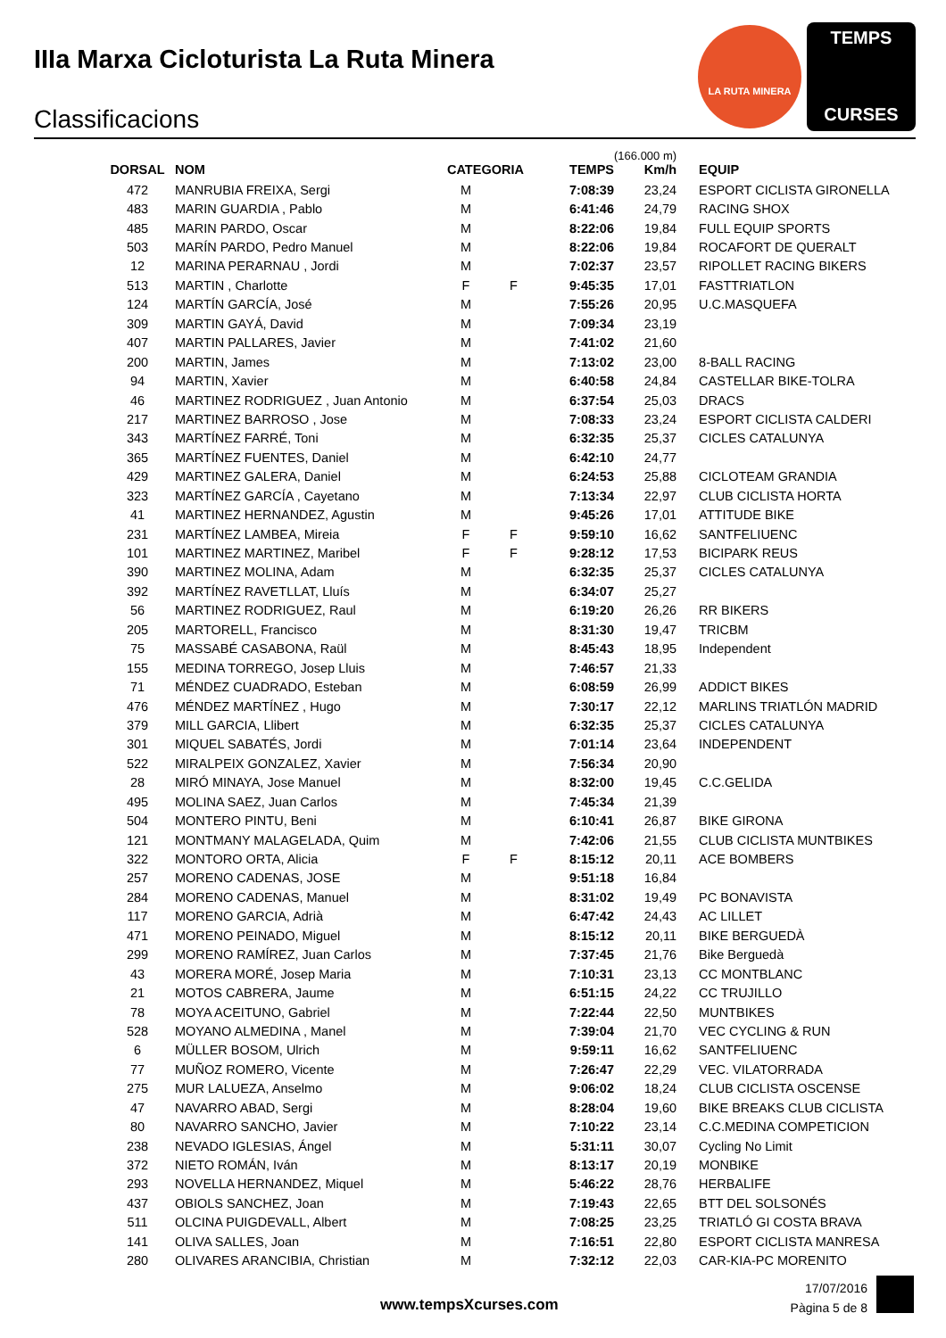IIIa Marxa Cicloturista La Ruta Minera
Classificacions
LA RUTA MINERA
TEMPS
CURSES
| DORSAL | NOM | CATEGORIA | | TEMPS | (166.000 m) Km/h | EQUIP |
| --- | --- | --- | --- | --- | --- | --- |
| 472 | MANRUBIA FREIXA, Sergi | M | | 7:08:39 | 23,24 | ESPORT CICLISTA GIRONELLA |
| 483 | MARIN GUARDIA , Pablo | M | | 6:41:46 | 24,79 | RACING SHOX |
| 485 | MARIN PARDO, Oscar | M | | 8:22:06 | 19,84 | FULL EQUIP SPORTS |
| 503 | MARÍN PARDO, Pedro Manuel | M | | 8:22:06 | 19,84 | ROCAFORT DE QUERALT |
| 12 | MARINA PERARNAU , Jordi | M | | 7:02:37 | 23,57 | RIPOLLET RACING BIKERS |
| 513 | MARTIN , Charlotte | F | F | 9:45:35 | 17,01 | FASTTRIATLON |
| 124 | MARTÍN GARCÍA, José | M | | 7:55:26 | 20,95 | U.C.MASQUEFA |
| 309 | MARTIN GAYÁ, David | M | | 7:09:34 | 23,19 | |
| 407 | MARTIN PALLARES, Javier | M | | 7:41:02 | 21,60 | |
| 200 | MARTIN, James | M | | 7:13:02 | 23,00 | 8-BALL RACING |
| 94 | MARTIN, Xavier | M | | 6:40:58 | 24,84 | CASTELLAR BIKE-TOLRA |
| 46 | MARTINEZ RODRIGUEZ , Juan Antonio | M | | 6:37:54 | 25,03 | DRACS |
| 217 | MARTINEZ BARROSO , Jose | M | | 7:08:33 | 23,24 | ESPORT CICLISTA CALDERI |
| 343 | MARTÍNEZ FARRÉ, Toni | M | | 6:32:35 | 25,37 | CICLES CATALUNYA |
| 365 | MARTÍNEZ FUENTES, Daniel | M | | 6:42:10 | 24,77 | |
| 429 | MARTINEZ GALERA, Daniel | M | | 6:24:53 | 25,88 | CICLOTEAM GRANDIA |
| 323 | MARTÍNEZ GARCÍA , Cayetano | M | | 7:13:34 | 22,97 | CLUB CICLISTA HORTA |
| 41 | MARTINEZ HERNANDEZ, Agustin | M | | 9:45:26 | 17,01 | ATTITUDE BIKE |
| 231 | MARTÍNEZ LAMBEA, Mireia | F | F | 9:59:10 | 16,62 | SANTFELIUENC |
| 101 | MARTINEZ MARTINEZ, Maribel | F | F | 9:28:12 | 17,53 | BICIPARK REUS |
| 390 | MARTINEZ MOLINA, Adam | M | | 6:32:35 | 25,37 | CICLES CATALUNYA |
| 392 | MARTÍNEZ RAVETLLAT, Lluís | M | | 6:34:07 | 25,27 | |
| 56 | MARTINEZ RODRIGUEZ, Raul | M | | 6:19:20 | 26,26 | RR BIKERS |
| 205 | MARTORELL, Francisco | M | | 8:31:30 | 19,47 | TRICBM |
| 75 | MASSABÉ CASABONA, Raül | M | | 8:45:43 | 18,95 | Independent |
| 155 | MEDINA TORREGO, Josep Lluis | M | | 7:46:57 | 21,33 | |
| 71 | MÉNDEZ CUADRADO, Esteban | M | | 6:08:59 | 26,99 | ADDICT BIKES |
| 476 | MÉNDEZ MARTÍNEZ , Hugo | M | | 7:30:17 | 22,12 | MARLINS TRIATLÓN MADRID |
| 379 | MILL GARCIA, Llibert | M | | 6:32:35 | 25,37 | CICLES CATALUNYA |
| 301 | MIQUEL SABATÉS, Jordi | M | | 7:01:14 | 23,64 | INDEPENDENT |
| 522 | MIRALPEIX GONZALEZ, Xavier | M | | 7:56:34 | 20,90 | |
| 28 | MIRÓ MINAYA, Jose Manuel | M | | 8:32:00 | 19,45 | C.C.GELIDA |
| 495 | MOLINA SAEZ, Juan Carlos | M | | 7:45:34 | 21,39 | |
| 504 | MONTERO PINTU, Beni | M | | 6:10:41 | 26,87 | BIKE GIRONA |
| 121 | MONTMANY MALAGELADA, Quim | M | | 7:42:06 | 21,55 | CLUB CICLISTA MUNTBIKES |
| 322 | MONTORO ORTA, Alicia | F | F | 8:15:12 | 20,11 | ACE BOMBERS |
| 257 | MORENO CADENAS, JOSE | M | | 9:51:18 | 16,84 | |
| 284 | MORENO CADENAS, Manuel | M | | 8:31:02 | 19,49 | PC BONAVISTA |
| 117 | MORENO GARCIA, Adrià | M | | 6:47:42 | 24,43 | AC LILLET |
| 471 | MORENO PEINADO, Miguel | M | | 8:15:12 | 20,11 | BIKE BERGUEDÀ |
| 299 | MORENO RAMÍREZ, Juan Carlos | M | | 7:37:45 | 21,76 | Bike Berguedà |
| 43 | MORERA MORÉ, Josep Maria | M | | 7:10:31 | 23,13 | CC MONTBLANC |
| 21 | MOTOS CABRERA, Jaume | M | | 6:51:15 | 24,22 | CC TRUJILLO |
| 78 | MOYA ACEITUNO, Gabriel | M | | 7:22:44 | 22,50 | MUNTBIKES |
| 528 | MOYANO ALMEDINA , Manel | M | | 7:39:04 | 21,70 | VEC CYCLING & RUN |
| 6 | MÜLLER BOSOM, Ulrich | M | | 9:59:11 | 16,62 | SANTFELIUENC |
| 77 | MUÑOZ ROMERO, Vicente | M | | 7:26:47 | 22,29 | VEC. VILATORRADA |
| 275 | MUR LALUEZA, Anselmo | M | | 9:06:02 | 18,24 | CLUB CICLISTA OSCENSE |
| 47 | NAVARRO ABAD, Sergi | M | | 8:28:04 | 19,60 | BIKE BREAKS CLUB CICLISTA |
| 80 | NAVARRO SANCHO, Javier | M | | 7:10:22 | 23,14 | C.C.MEDINA COMPETICION |
| 238 | NEVADO IGLESIAS, Ángel | M | | 5:31:11 | 30,07 | Cycling No Limit |
| 372 | NIETO ROMÁN, Iván | M | | 8:13:17 | 20,19 | MONBIKE |
| 293 | NOVELLA HERNANDEZ, Miquel | M | | 5:46:22 | 28,76 | HERBALIFE |
| 437 | OBIOLS SANCHEZ, Joan | M | | 7:19:43 | 22,65 | BTT DEL SOLSONÉS |
| 511 | OLCINA PUIGDEVALL, Albert | M | | 7:08:25 | 23,25 | TRIATLÓ GI COSTA BRAVA |
| 141 | OLIVA SALLES, Joan | M | | 7:16:51 | 22,80 | ESPORT CICLISTA MANRESA |
| 280 | OLIVARES ARANCIBIA, Christian | M | | 7:32:12 | 22,03 | CAR-KIA-PC MORENITO |
www.tempsXcurses.com
17/07/2016
Pàgina 5 de 8